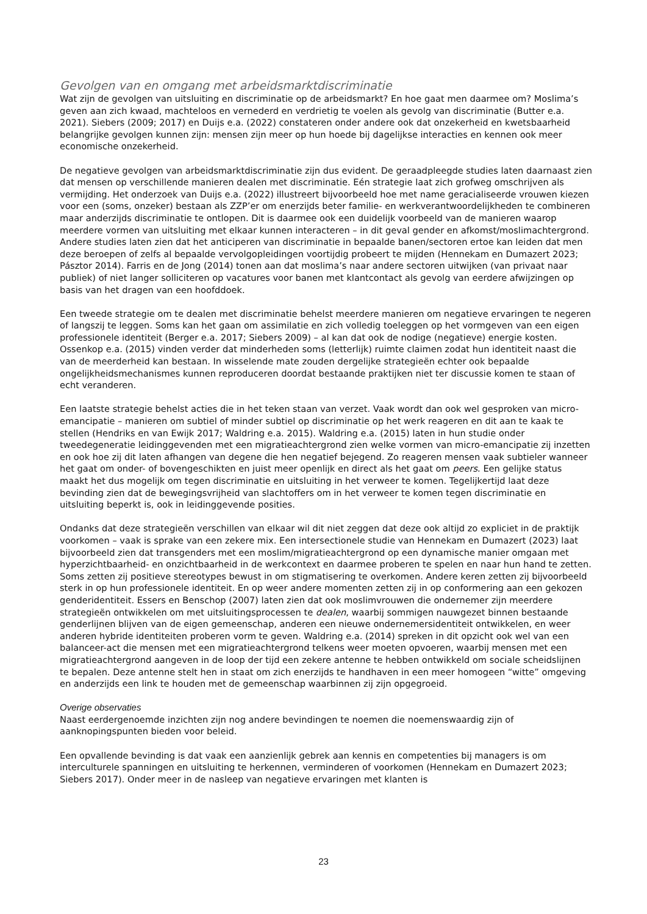Gevolgen van en omgang met arbeidsmarktdiscriminatie
Wat zijn de gevolgen van uitsluiting en discriminatie op de arbeidsmarkt? En hoe gaat men daarmee om? Moslima’s geven aan zich kwaad, machteloos en vernederd en verdrietig te voelen als gevolg van discriminatie (Butter e.a. 2021). Siebers (2009; 2017) en Duijs e.a. (2022) constateren onder andere ook dat onzekerheid en kwetsbaarheid belangrijke gevolgen kunnen zijn: mensen zijn meer op hun hoede bij dagelijkse interacties en kennen ook meer economische onzekerheid.
De negatieve gevolgen van arbeidsmarktdiscriminatie zijn dus evident. De geraadpleegde studies laten daarnaast zien dat mensen op verschillende manieren dealen met discriminatie. Eén strategie laat zich grofweg omschrijven als vermijding. Het onderzoek van Duijs e.a. (2022) illustreert bijvoorbeeld hoe met name geracialiseerde vrouwen kiezen voor een (soms, onzeker) bestaan als ZZP’er om enerzijds beter familie- en werkverantwoordelijkheden te combineren maar anderzijds discriminatie te ontlopen. Dit is daarmee ook een duidelijk voorbeeld van de manieren waarop meerdere vormen van uitsluiting met elkaar kunnen interacteren – in dit geval gender en afkomst/moslimachtergrond. Andere studies laten zien dat het anticiperen van discriminatie in bepaalde banen/sectoren ertoe kan leiden dat men deze beroepen of zelfs al bepaalde vervolgopleidingen voortijdig probeert te mijden (Hennekam en Dumazert 2023; Pásztor 2014). Farris en de Jong (2014) tonen aan dat moslima’s naar andere sectoren uitwijken (van privaat naar publiek) of niet langer solliciteren op vacatures voor banen met klantcontact als gevolg van eerdere afwijzingen op basis van het dragen van een hoofddoek.
Een tweede strategie om te dealen met discriminatie behelst meerdere manieren om negatieve ervaringen te negeren of langszij te leggen. Soms kan het gaan om assimilatie en zich volledig toeleggen op het vormgeven van een eigen professionele identiteit (Berger e.a. 2017; Siebers 2009) – al kan dat ook de nodige (negatieve) energie kosten. Ossenkop e.a. (2015) vinden verder dat minderheden soms (letterlijk) ruimte claimen zodat hun identiteit naast die van de meerderheid kan bestaan. In wisselende mate zouden dergelijke strategieën echter ook bepaalde ongelijkheidsmechanismes kunnen reproduceren doordat bestaande praktijken niet ter discussie komen te staan of echt veranderen.
Een laatste strategie behelst acties die in het teken staan van verzet. Vaak wordt dan ook wel gesproken van micro-emancipatie – manieren om subtiel of minder subtiel op discriminatie op het werk reageren en dit aan te kaak te stellen (Hendriks en van Ewijk 2017; Waldring e.a. 2015). Waldring e.a. (2015) laten in hun studie onder tweedegeneratie leidinggevenden met een migratieachtergrond zien welke vormen van micro-emancipatie zij inzetten en ook hoe zij dit laten afhangen van degene die hen negatief bejegend. Zo reageren mensen vaak subtieler wanneer het gaat om onder- of bovengeschikten en juist meer openlijk en direct als het gaat om peers. Een gelijke status maakt het dus mogelijk om tegen discriminatie en uitsluiting in het verweer te komen. Tegelijkertijd laat deze bevinding zien dat de bewegingsvrijheid van slachtoffers om in het verweer te komen tegen discriminatie en uitsluiting beperkt is, ook in leidinggevende posities.
Ondanks dat deze strategieën verschillen van elkaar wil dit niet zeggen dat deze ook altijd zo expliciet in de praktijk voorkomen – vaak is sprake van een zekere mix. Een intersectionele studie van Hennekam en Dumazert (2023) laat bijvoorbeeld zien dat transgenders met een moslim/migratieachtergrond op een dynamische manier omgaan met hyperzichtbaarheid- en onzichtbaarheid in de werkcontext en daarmee proberen te spelen en naar hun hand te zetten. Soms zetten zij positieve stereotypes bewust in om stigmatisering te overkomen. Andere keren zetten zij bijvoorbeeld sterk in op hun professionele identiteit. En op weer andere momenten zetten zij in op conformering aan een gekozen genderidentiteit. Essers en Benschop (2007) laten zien dat ook moslimvrouwen die ondernemer zijn meerdere strategieën ontwikkelen om met uitsluitingsprocessen te dealen, waarbij sommigen nauwgezet binnen bestaande genderlijnen blijven van de eigen gemeenschap, anderen een nieuwe ondernemersidentiteit ontwikkelen, en weer anderen hybride identiteiten proberen vorm te geven. Waldring e.a. (2014) spreken in dit opzicht ook wel van een balanceer-act die mensen met een migratieachtergrond telkens weer moeten opvoeren, waarbij mensen met een migratieachtergrond aangeven in de loop der tijd een zekere antenne te hebben ontwikkeld om sociale scheidslijnen te bepalen. Deze antenne stelt hen in staat om zich enerzijds te handhaven in een meer homogeen “witte” omgeving en anderzijds een link te houden met de gemeenschap waarbinnen zij zijn opgegroeid.
Overige observaties
Naast eerdergenoemde inzichten zijn nog andere bevindingen te noemen die noemenswaardig zijn of aanknopingspunten bieden voor beleid.
Een opvallende bevinding is dat vaak een aanzienlijk gebrek aan kennis en competenties bij managers is om interculturele spanningen en uitsluiting te herkennen, verminderen of voorkomen (Hennekam en Dumazert 2023; Siebers 2017). Onder meer in de nasleep van negatieve ervaringen met klanten is
23